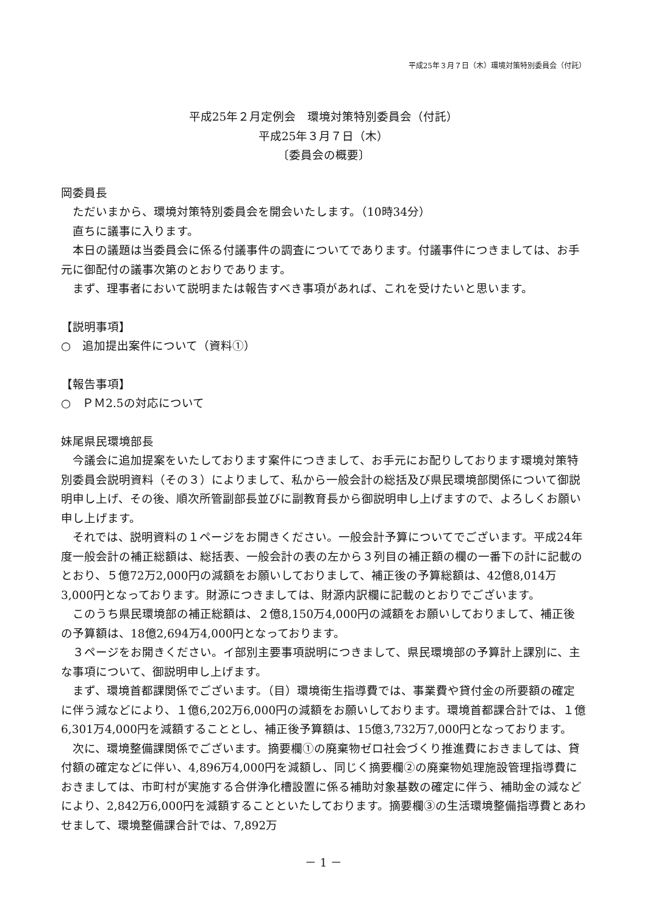平成25年３月７日（木）環境対策特別委員会（付託）
平成25年２月定例会　環境対策特別委員会（付託）
平成25年３月７日（木）
〔委員会の概要〕
岡委員長
　ただいまから、環境対策特別委員会を開会いたします。（10時34分）
　直ちに議事に入ります。
　本日の議題は当委員会に係る付議事件の調査についてであります。付議事件につきましては、お手元に御配付の議事次第のとおりであります。
　まず、理事者において説明または報告すべき事項があれば、これを受けたいと思います。
【説明事項】
○　追加提出案件について（資料①）
【報告事項】
○　ＰＭ2.5の対応について
妹尾県民環境部長
　今議会に追加提案をいたしております案件につきまして、お手元にお配りしております環境対策特別委員会説明資料（その３）によりまして、私から一般会計の総括及び県民環境部関係について御説明申し上げ、その後、順次所管副部長並びに副教育長から御説明申し上げますので、よろしくお願い申し上げます。
　それでは、説明資料の１ページをお開きください。一般会計予算についてでございます。平成24年度一般会計の補正総額は、総括表、一般会計の表の左から３列目の補正額の欄の一番下の計に記載のとおり、５億72万2,000円の減額をお願いしておりまして、補正後の予算総額は、42億8,014万3,000円となっております。財源につきましては、財源内訳欄に記載のとおりでございます。
　このうち県民環境部の補正総額は、２億8,150万4,000円の減額をお願いしておりまして、補正後の予算額は、18億2,694万4,000円となっております。
　３ページをお開きください。イ部別主要事項説明につきまして、県民環境部の予算計上課別に、主な事項について、御説明申し上げます。
　まず、環境首都課関係でございます。（目）環境衛生指導費では、事業費や貸付金の所要額の確定に伴う減などにより、１億6,202万6,000円の減額をお願いしております。環境首都課合計では、１億6,301万4,000円を減額することとし、補正後予算額は、15億3,732万7,000円となっております。
　次に、環境整備課関係でございます。摘要欄①の廃棄物ゼロ社会づくり推進費におきましては、貸付額の確定などに伴い、4,896万4,000円を減額し、同じく摘要欄②の廃棄物処理施設管理指導費におきましては、市町村が実施する合併浄化槽設置に係る補助対象基数の確定に伴う、補助金の減などにより、2,842万6,000円を減額することといたしております。摘要欄③の生活環境整備指導費とあわせまして、環境整備課合計では、7,892万
－ 1 －